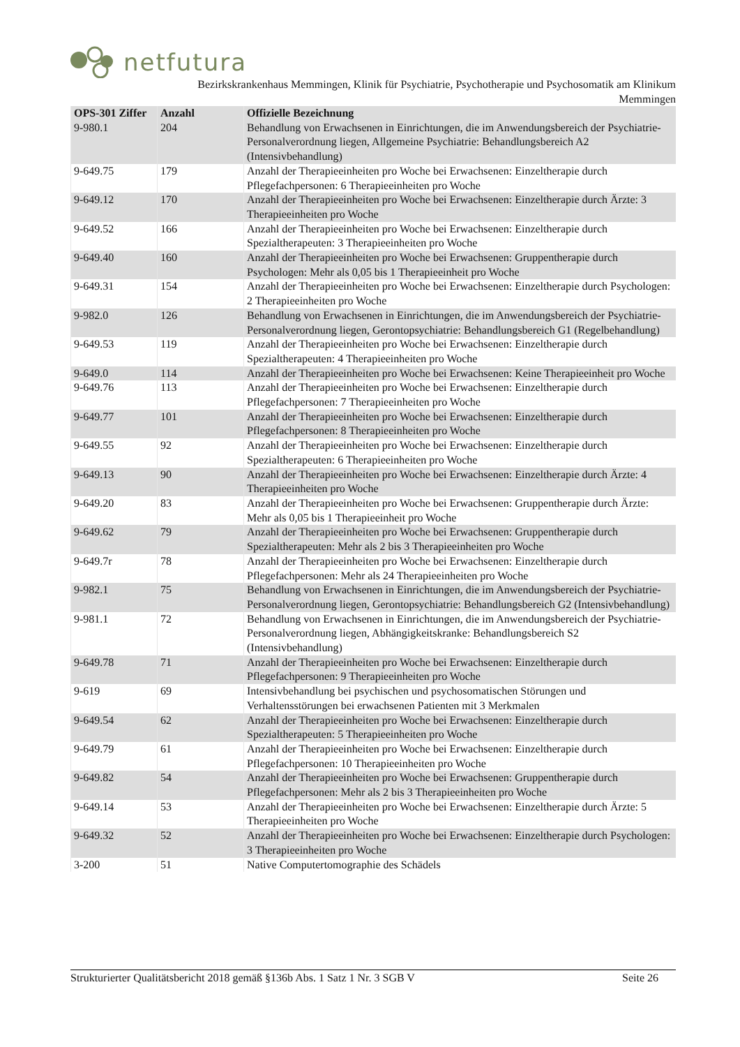netfutura
Bezirkskrankenhaus Memmingen, Klinik für Psychiatrie, Psychotherapie und Psychosomatik am Klinikum
Memmingen
| OPS-301 Ziffer | Anzahl | Offizielle Bezeichnung |
| --- | --- | --- |
| 9-980.1 | 204 | Behandlung von Erwachsenen in Einrichtungen, die im Anwendungsbereich der Psychiatrie-Personalverordnung liegen, Allgemeine Psychiatrie: Behandlungsbereich A2 (Intensivbehandlung) |
| 9-649.75 | 179 | Anzahl der Therapieeinheiten pro Woche bei Erwachsenen: Einzeltherapie durch Pflegefachpersonen: 6 Therapieeinheiten pro Woche |
| 9-649.12 | 170 | Anzahl der Therapieeinheiten pro Woche bei Erwachsenen: Einzeltherapie durch Ärzte: 3 Therapieeinheiten pro Woche |
| 9-649.52 | 166 | Anzahl der Therapieeinheiten pro Woche bei Erwachsenen: Einzeltherapie durch Spezialtherapeuten: 3 Therapieeinheiten pro Woche |
| 9-649.40 | 160 | Anzahl der Therapieeinheiten pro Woche bei Erwachsenen: Gruppentherapie durch Psychologen: Mehr als 0,05 bis 1 Therapieeinheit pro Woche |
| 9-649.31 | 154 | Anzahl der Therapieeinheiten pro Woche bei Erwachsenen: Einzeltherapie durch Psychologen: 2 Therapieeinheiten pro Woche |
| 9-982.0 | 126 | Behandlung von Erwachsenen in Einrichtungen, die im Anwendungsbereich der Psychiatrie-Personalverordnung liegen, Gerontopsychiatrie: Behandlungsbereich G1 (Regelbehandlung) |
| 9-649.53 | 119 | Anzahl der Therapieeinheiten pro Woche bei Erwachsenen: Einzeltherapie durch Spezialtherapeuten: 4 Therapieeinheiten pro Woche |
| 9-649.0 | 114 | Anzahl der Therapieeinheiten pro Woche bei Erwachsenen: Keine Therapieeinheit pro Woche |
| 9-649.76 | 113 | Anzahl der Therapieeinheiten pro Woche bei Erwachsenen: Einzeltherapie durch Pflegefachpersonen: 7 Therapieeinheiten pro Woche |
| 9-649.77 | 101 | Anzahl der Therapieeinheiten pro Woche bei Erwachsenen: Einzeltherapie durch Pflegefachpersonen: 8 Therapieeinheiten pro Woche |
| 9-649.55 | 92 | Anzahl der Therapieeinheiten pro Woche bei Erwachsenen: Einzeltherapie durch Spezialtherapeuten: 6 Therapieeinheiten pro Woche |
| 9-649.13 | 90 | Anzahl der Therapieeinheiten pro Woche bei Erwachsenen: Einzeltherapie durch Ärzte: 4 Therapieeinheiten pro Woche |
| 9-649.20 | 83 | Anzahl der Therapieeinheiten pro Woche bei Erwachsenen: Gruppentherapie durch Ärzte: Mehr als 0,05 bis 1 Therapieeinheit pro Woche |
| 9-649.62 | 79 | Anzahl der Therapieeinheiten pro Woche bei Erwachsenen: Gruppentherapie durch Spezialtherapeuten: Mehr als 2 bis 3 Therapieeinheiten pro Woche |
| 9-649.7r | 78 | Anzahl der Therapieeinheiten pro Woche bei Erwachsenen: Einzeltherapie durch Pflegefachpersonen: Mehr als 24 Therapieeinheiten pro Woche |
| 9-982.1 | 75 | Behandlung von Erwachsenen in Einrichtungen, die im Anwendungsbereich der Psychiatrie-Personalverordnung liegen, Gerontopsychiatrie: Behandlungsbereich G2 (Intensivbehandlung) |
| 9-981.1 | 72 | Behandlung von Erwachsenen in Einrichtungen, die im Anwendungsbereich der Psychiatrie-Personalverordnung liegen, Abhängigkeitskranke: Behandlungsbereich S2 (Intensivbehandlung) |
| 9-649.78 | 71 | Anzahl der Therapieeinheiten pro Woche bei Erwachsenen: Einzeltherapie durch Pflegefachpersonen: 9 Therapieeinheiten pro Woche |
| 9-619 | 69 | Intensivbehandlung bei psychischen und psychosomatischen Störungen und Verhaltensstörungen bei erwachsenen Patienten mit 3 Merkmalen |
| 9-649.54 | 62 | Anzahl der Therapieeinheiten pro Woche bei Erwachsenen: Einzeltherapie durch Spezialtherapeuten: 5 Therapieeinheiten pro Woche |
| 9-649.79 | 61 | Anzahl der Therapieeinheiten pro Woche bei Erwachsenen: Einzeltherapie durch Pflegefachpersonen: 10 Therapieeinheiten pro Woche |
| 9-649.82 | 54 | Anzahl der Therapieeinheiten pro Woche bei Erwachsenen: Gruppentherapie durch Pflegefachpersonen: Mehr als 2 bis 3 Therapieeinheiten pro Woche |
| 9-649.14 | 53 | Anzahl der Therapieeinheiten pro Woche bei Erwachsenen: Einzeltherapie durch Ärzte: 5 Therapieeinheiten pro Woche |
| 9-649.32 | 52 | Anzahl der Therapieeinheiten pro Woche bei Erwachsenen: Einzeltherapie durch Psychologen: 3 Therapieeinheiten pro Woche |
| 3-200 | 51 | Native Computertomographie des Schädels |
Strukturierter Qualitätsbericht 2018 gemäß §136b Abs. 1 Satz 1 Nr. 3 SGB V Seite 26